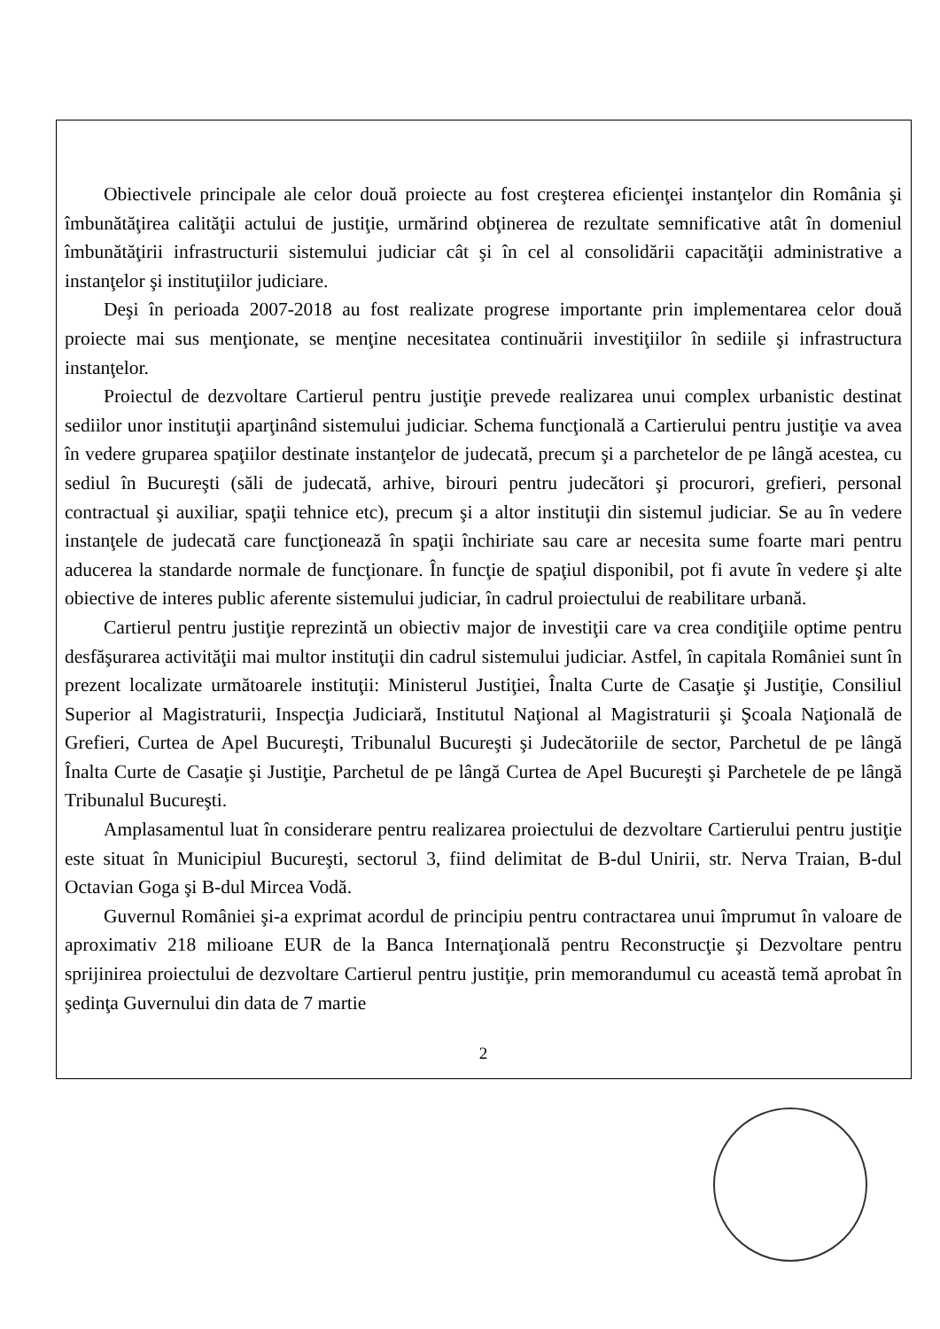Obiectivele principale ale celor două proiecte au fost creşterea eficienţei instanţelor din România şi îmbunătăţirea calităţii actului de justiţie, urmărind obţinerea de rezultate semnificative atât în domeniul îmbunătăţirii infrastructurii sistemului judiciar cât şi în cel al consolidării capacităţii administrative a instanţelor şi instituţiilor judiciare.
Deşi în perioada 2007-2018 au fost realizate progrese importante prin implementarea celor două proiecte mai sus menţionate, se menţine necesitatea continuării investiţiilor în sediile şi infrastructura instanţelor.
Proiectul de dezvoltare Cartierul pentru justiţie prevede realizarea unui complex urbanistic destinat sediilor unor instituţii aparţinând sistemului judiciar. Schema funcţională a Cartierului pentru justiţie va avea în vedere gruparea spaţiilor destinate instanţelor de judecată, precum şi a parchetelor de pe lângă acestea, cu sediul în Bucureşti (săli de judecată, arhive, birouri pentru judecători şi procurori, grefieri, personal contractual şi auxiliar, spaţii tehnice etc), precum şi a altor instituţii din sistemul judiciar. Se au în vedere instanţele de judecată care funcţionează în spaţii închiriate sau care ar necesita sume foarte mari pentru aducerea la standarde normale de funcţionare. În funcţie de spaţiul disponibil, pot fi avute în vedere şi alte obiective de interes public aferente sistemului judiciar, în cadrul proiectului de reabilitare urbană.
Cartierul pentru justiţie reprezintă un obiectiv major de investiţii care va crea condiţiile optime pentru desfăşurarea activităţii mai multor instituţii din cadrul sistemului judiciar. Astfel, în capitala României sunt în prezent localizate următoarele instituţii: Ministerul Justiţiei, Înalta Curte de Casaţie şi Justiţie, Consiliul Superior al Magistraturii, Inspecţia Judiciară, Institutul Naţional al Magistraturii şi Şcoala Naţională de Grefieri, Curtea de Apel Bucureşti, Tribunalul Bucureşti şi Judecătoriile de sector, Parchetul de pe lângă Înalta Curte de Casaţie şi Justiţie, Parchetul de pe lângă Curtea de Apel Bucureşti şi Parchetele de pe lângă Tribunalul Bucureşti.
Amplasamentul luat în considerare pentru realizarea proiectului de dezvoltare Cartierului pentru justiţie este situat în Municipiul Bucureşti, sectorul 3, fiind delimitat de B-dul Unirii, str. Nerva Traian, B-dul Octavian Goga şi B-dul Mircea Vodă.
Guvernul României şi-a exprimat acordul de principiu pentru contractarea unui împrumut în valoare de aproximativ 218 milioane EUR de la Banca Internaţională pentru Reconstrucţie şi Dezvoltare pentru sprijinirea proiectului de dezvoltare Cartierul pentru justiţie, prin memorandumul cu această temă aprobat în şedinţa Guvernului din data de 7 martie
2